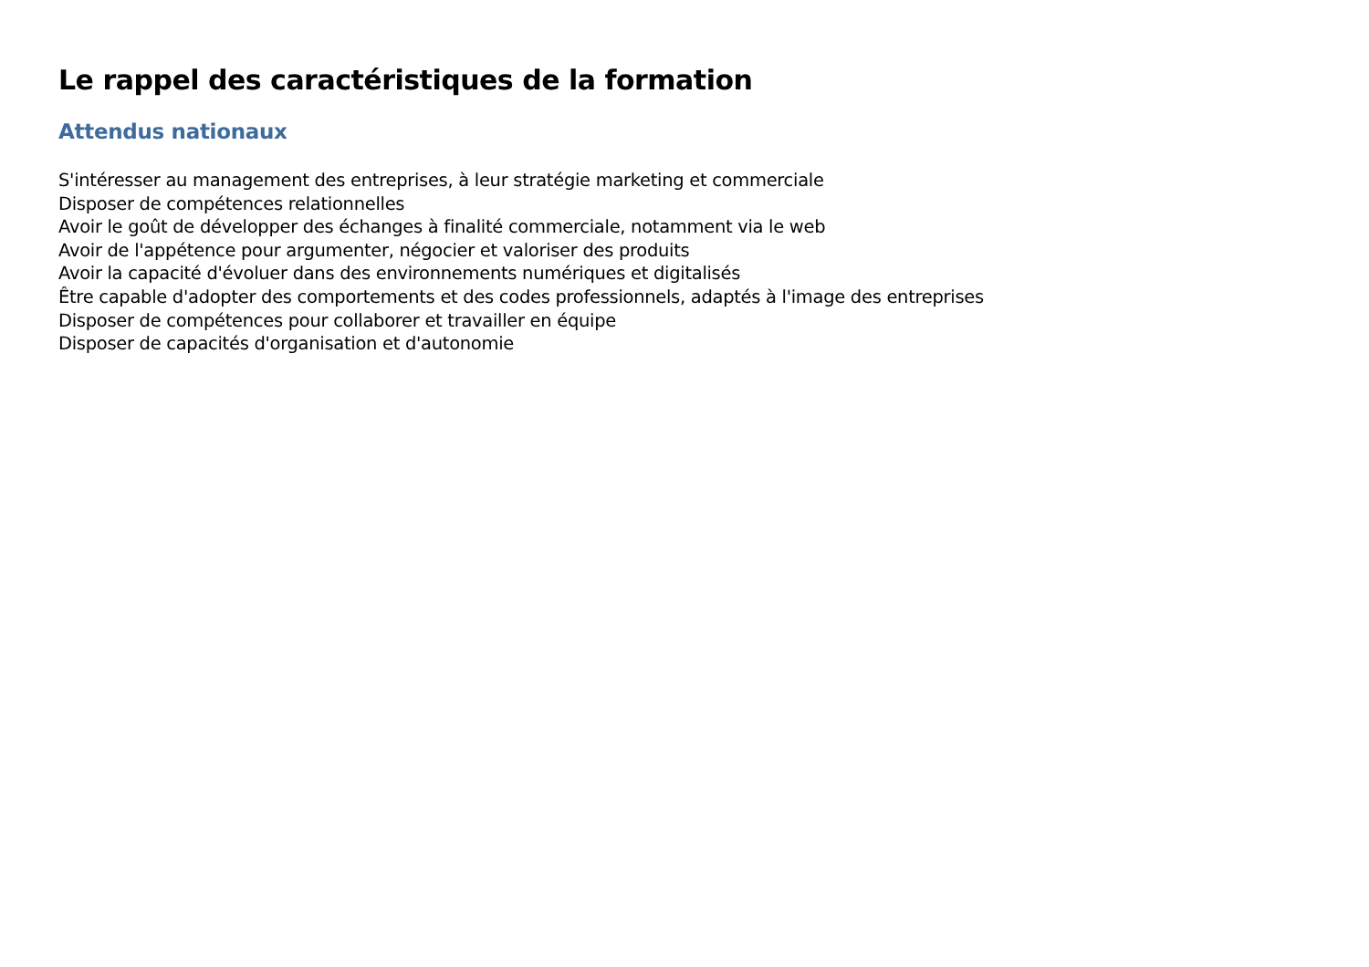Le rappel des caractéristiques de la formation
Attendus nationaux
S'intéresser au management des entreprises, à leur stratégie marketing et commerciale
Disposer de compétences relationnelles
Avoir le goût de développer des échanges à finalité commerciale, notamment via le web
Avoir de l'appétence pour argumenter, négocier et valoriser des produits
Avoir la capacité d'évoluer dans des environnements numériques et digitalisés
Être capable d'adopter des comportements et des codes professionnels, adaptés à l'image des entreprises
Disposer de compétences pour collaborer et travailler en équipe
Disposer de capacités d'organisation et d'autonomie